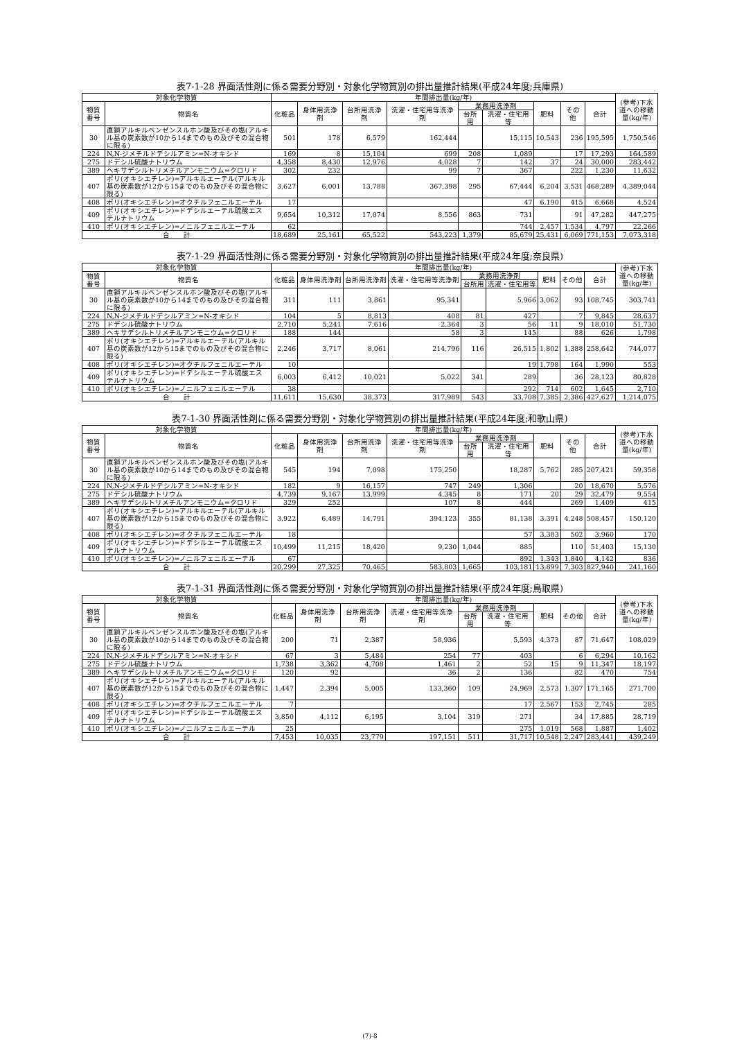表7-1-28 界面活性剤に係る需要分野別・対象化学物質別の排出量推計結果(平成24年度;兵庫県)
| 対象化学物質 | | 年間排出量(kg/年) | | | | | | | | | (参考)下水道への移動量(kg/年) |
| --- | --- | --- | --- | --- | --- | --- | --- | --- | --- | --- | --- |
| 物質番号 | 物質名 | 化粧品 | 身体用洗浄剤 | 台所用洗浄剤 | 洗濯・住宅用等洗浄剤 | 業務用洗浄剤 | | 肥料 | その他 | 合計 | |
| | | | | | | 台所用 | 洗濯・住宅用等 | | | | |
| 30 | 直鎖アルキルベンゼンスルホン酸及びその塩(アルキル基の炭素数が10から14までのもの及びその混合物に限る) | 501 | 178 | 6,579 | 162,444 | | 15,115 | 10,543 | 236 | 195,595 | 1,750,546 |
| 224 | N,N-ジメチルドデシルアミン=N-オキシド | 169 | 8 | 15,104 | 699 | 208 | 1,089 | | 17 | 17,293 | 164,589 |
| 275 | ドデシル硫酸ナトリウム | 4,358 | 8,430 | 12,976 | 4,028 | 7 | 142 | 37 | 24 | 30,000 | 283,442 |
| 389 | ヘキサデシルトリメチルアンモニウム=クロリド | 302 | 232 | | 99 | 7 | 367 | | 222 | 1,230 | 11,632 |
| 407 | ポリ(オキシエチレン)=アルキルエーテル(アルキル基の炭素数が12から15までのもの及びその混合物に限る) | 3,627 | 6,001 | 13,788 | 367,398 | 295 | 67,444 | 6,204 | 3,531 | 468,289 | 4,389,044 |
| 408 | ポリ(オキシエチレン)=オクチルフェニルエーテル | 17 | | | | | 47 | 6,190 | 415 | 6,668 | 4,524 |
| 409 | ポリ(オキシエチレン)=ドデシルエーテル硫酸エステルナトリウム | 9,654 | 10,312 | 17,074 | 8,556 | 863 | 731 | | 91 | 47,282 | 447,275 |
| 410 | ポリ(オキシエチレン)=ノニルフェニルエーテル | 62 | | | | | 744 | 2,457 | 1,534 | 4,797 | 22,266 |
| 合 計 | | 18,689 | 25,161 | 65,522 | 543,223 | 1,379 | 85,679 | 25,431 | 6,069 | 771,153 | 7,073,318 |
表7-1-29 界面活性剤に係る需要分野別・対象化学物質別の排出量推計結果(平成24年度;奈良県)
| 対象化学物質 | | 年間排出量(kg/年) | | | | | | | | | (参考)下水道への移動量(kg/年) |
| --- | --- | --- | --- | --- | --- | --- | --- | --- | --- | --- | --- |
| 物質番号 | 物質名 | 化粧品 | 身体用洗浄剤 | 台所用洗浄剤 | 洗濯・住宅用等洗浄剤 | 業務用洗浄剤 | | 肥料 | その他 | 合計 | |
| | | | | | | 台所用 | 洗濯・住宅用等 | | | | |
| 30 | 直鎖アルキルベンゼンスルホン酸及びその塩(アルキル基の炭素数が10から14までのもの及びその混合物に限る) | 311 | 111 | 3,861 | 95,341 | | 5,966 | 3,062 | 93 | 108,745 | 303,741 |
| 224 | N,N-ジメチルドデシルアミン=N-オキシド | 104 | 5 | 8,813 | 408 | 81 | 427 | | 7 | 9,845 | 28,637 |
| 275 | ドデシル硫酸ナトリウム | 2,710 | 5,241 | 7,616 | 2,364 | 3 | 56 | 11 | 9 | 18,010 | 51,730 |
| 389 | ヘキサデシルトリメチルアンモニウム=クロリド | 188 | 144 | | 58 | 3 | 145 | | 88 | 626 | 1,798 |
| 407 | ポリ(オキシエチレン)=アルキルエーテル(アルキル基の炭素数が12から15までのもの及びその混合物に限る) | 2,246 | 3,717 | 8,061 | 214,796 | 116 | 26,515 | 1,802 | 1,388 | 258,642 | 744,077 |
| 408 | ポリ(オキシエチレン)=オクチルフェニルエーテル | 10 | | | | | 19 | 1,798 | 164 | 1,990 | 553 |
| 409 | ポリ(オキシエチレン)=ドデシルエーテル硫酸エステルナトリウム | 6,003 | 6,412 | 10,021 | 5,022 | 341 | 289 | | 36 | 28,123 | 80,828 |
| 410 | ポリ(オキシエチレン)=ノニルフェニルエーテル | 38 | | | | | 292 | 714 | 602 | 1,645 | 2,710 |
| 合 計 | | 11,611 | 15,630 | 38,373 | 317,989 | 543 | 33,708 | 7,385 | 2,386 | 427,627 | 1,214,075 |
表7-1-30 界面活性剤に係る需要分野別・対象化学物質別の排出量推計結果(平成24年度;和歌山県)
| 対象化学物質 | | 年間排出量(kg/年) | | | | | | | | | (参考)下水道への移動量(kg/年) |
| --- | --- | --- | --- | --- | --- | --- | --- | --- | --- | --- | --- |
| 物質番号 | 物質名 | 化粧品 | 身体用洗浄剤 | 台所用洗浄剤 | 洗濯・住宅用等洗浄剤 | 業務用洗浄剤 | | 肥料 | その他 | 合計 | |
| | | | | | | 台所用 | 洗濯・住宅用等 | | | | |
| 30 | 直鎖アルキルベンゼンスルホン酸及びその塩(アルキル基の炭素数が10から14までのもの及びその混合物に限る) | 545 | 194 | 7,098 | 175,250 | | 18,287 | 5,762 | 285 | 207,421 | 59,358 |
| 224 | N,N-ジメチルドデシルアミン=N-オキシド | 182 | 9 | 16,157 | 747 | 249 | 1,306 | | 20 | 18,670 | 5,576 |
| 275 | ドデシル硫酸ナトリウム | 4,739 | 9,167 | 13,999 | 4,345 | 8 | 171 | 20 | 29 | 32,479 | 9,554 |
| 389 | ヘキサデシルトリメチルアンモニウム=クロリド | 329 | 252 | | 107 | 8 | 444 | | 269 | 1,409 | 415 |
| 407 | ポリ(オキシエチレン)=アルキルエーテル(アルキル基の炭素数が12から15までのもの及びその混合物に限る) | 3,922 | 6,489 | 14,791 | 394,123 | 355 | 81,138 | 3,391 | 4,248 | 508,457 | 150,120 |
| 408 | ポリ(オキシエチレン)=オクチルフェニルエーテル | 18 | | | | | 57 | 3,383 | 502 | 3,960 | 170 |
| 409 | ポリ(オキシエチレン)=ドデシルエーテル硫酸エステルナトリウム | 10,499 | 11,215 | 18,420 | 9,230 | 1,044 | 885 | | 110 | 51,403 | 15,130 |
| 410 | ポリ(オキシエチレン)=ノニルフェニルエーテル | 67 | | | | | 892 | 1,343 | 1,840 | 4,142 | 836 |
| 合 計 | | 20,299 | 27,325 | 70,465 | 583,803 | 1,665 | 103,181 | 13,899 | 7,303 | 827,940 | 241,160 |
表7-1-31 界面活性剤に係る需要分野別・対象化学物質別の排出量推計結果(平成24年度;鳥取県)
| 対象化学物質 | | 年間排出量(kg/年) | | | | | | | | | (参考)下水道への移動量(kg/年) |
| --- | --- | --- | --- | --- | --- | --- | --- | --- | --- | --- | --- |
| 物質番号 | 物質名 | 化粧品 | 身体用洗浄剤 | 台所用洗浄剤 | 洗濯・住宅用等洗浄剤 | 業務用洗浄剤 | | 肥料 | その他 | 合計 | |
| | | | | | | 台所用 | 洗濯・住宅用等 | | | | |
| 30 | 直鎖アルキルベンゼンスルホン酸及びその塩(アルキル基の炭素数が10から14までのもの及びその混合物に限る) | 200 | 71 | 2,387 | 58,936 | | 5,593 | 4,373 | 87 | 71,647 | 108,029 |
| 224 | N,N-ジメチルドデシルアミン=N-オキシド | 67 | 3 | 5,484 | 254 | 77 | 403 | | 6 | 6,294 | 10,162 |
| 275 | ドデシル硫酸ナトリウム | 1,738 | 3,362 | 4,708 | 1,461 | 2 | 52 | 15 | 9 | 11,347 | 18,197 |
| 389 | ヘキサデシルトリメチルアンモニウム=クロリド | 120 | 92 | | 36 | 2 | 136 | | 82 | 470 | 754 |
| 407 | ポリ(オキシエチレン)=アルキルエーテル(アルキル基の炭素数が12から15までのもの及びその混合物に限る) | 1,447 | 2,394 | 5,005 | 133,360 | 109 | 24,969 | 2,573 | 1,307 | 171,165 | 271,700 |
| 408 | ポリ(オキシエチレン)=オクチルフェニルエーテル | 7 | | | | | 17 | 2,567 | 153 | 2,745 | 285 |
| 409 | ポリ(オキシエチレン)=ドデシルエーテル硫酸エステルナトリウム | 3,850 | 4,112 | 6,195 | 3,104 | 319 | 271 | | 34 | 17,885 | 28,719 |
| 410 | ポリ(オキシエチレン)=ノニルフェニルエーテル | 25 | | | | | 275 | 1,019 | 568 | 1,887 | 1,402 |
| 合 計 | | 7,453 | 10,035 | 23,779 | 197,151 | 511 | 31,717 | 10,548 | 2,247 | 283,441 | 439,249 |
(7)-8